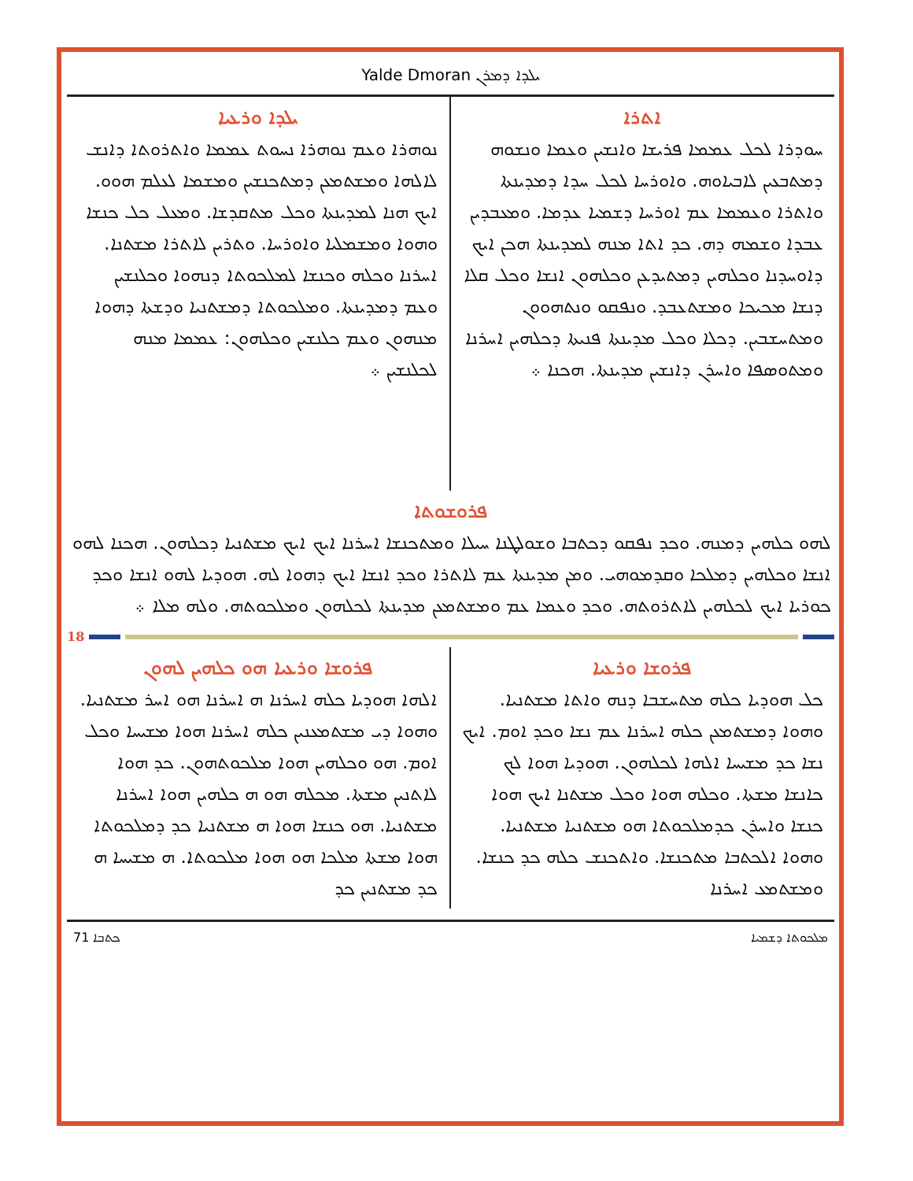Yalde Dmoran ܝܠܕܐ ܕܡܪܢ
ܐܬܪܐ
ܚܘܕܪܐ ܠܟܠ ܥܡܡܐ ܦܪܝܫܐ ܘܐܢܫܝܢ ܘܥܡܐ ܘܢܫܘܗ ܕܡܬܒܥܝܢ ܠܐܒܝܐܘܗ. ܘܐܘܪܚܐ ܠܟܠ ܚܕܐ ܕܡܕܝܢܬܐ ܘܐܬܪܐ ܘܥܡܡܐ ܥܡ ܐܘܪܚܐ ܕܫܡܝܐ ܥܕܡܐ. ܘܡܥܒܕܝܢ ܥܒܕܐ ܘܫܡܗ ܕܗ. ܟܕ ܐܬܐ ܡܢܗ ܠܡܕܝܢܬܐ ܗܟܢ ܐܝܟ ܕܐܘܚܕܢܐ ܘܟܠܗܝܢ ܕܡܬܝܕܥܢ ܘܟܠܗܘܢ ܐܢܫܐ ܘܟܠ ܩܠܐ ܕܢܫܐ ܡܟܝܟܐ ܘܡܫܬܥܒܕ. ܘܢܦܩܘ ܘܢܬܗܘܘܢ ܘܡܬܚܫܒܝܢ. ܕܟܠܐ ܘܟܠ ܡܕܝܢܬܐ ܦܢܝܬܐ ܕܟܠܗܝܢ ܐܚܪܢܐ ܘܡܬܘܣܦܐ ܘܐܚܪܢ ܕܐܢܫܝܢ ܡܕܝܢܬܐ. ܗܟܢܐ ܀
ܝܠܕܐ ܘܪܥܝܐ
ܢܘܗܪܐ ܘܥܡ ܢܘܗܪܐ ܢܚܘܬ ܥܡܡܐ ܘܐܬܪܘܬܐ ܕܐܢܫ ܠܐܠܗܐ ܘܡܫܬܡܥܢ ܕܡܬܟܢܫܝܢ ܘܡܫܡܐ ܠܥܠܡ ܗܘܘ. ܐܝܟ ܗܢܐ ܠܡܕܝܢܬܐ ܘܟܠ ܡܬܩܕܫܐ. ܘܡܥܠ ܟܠ ܟܢܫܐ ܘܗܘܐ ܘܡܫܡܠܝܐ ܘܐܘܪܚܐ. ܘܬܪܝܢ ܠܐܬܪܐ ܡܫܬܢܐ. ܐܚܪܢܐ ܘܟܠܗ ܘܟܢܫܐ ܠܡܠܟܘܬܐ ܕܢܗܘܐ ܘܟܠܢܫܝܢ ܘܥܡ ܕܡܕܝܢܬܐ. ܘܡܠܟܘܬܐ ܕܡܫܬܢܝܐ ܘܕܫܬܐ ܕܗܘܐ ܡܢܗܘܢ ܘܥܡ ܟܠܢܫܝܢ ܘܟܠܗܘܢ: ܥܡܡܐ ܡܢܗ ܠܟܠܢܫܝܢ ܀
ܦܪܘܫܘܬܐ
ܠܗܘ ܟܠܗܝܢ ܕܡܢܗ. ܘܟܕ ܢܦܩܘ ܕܟܬܒܐ ܘܫܘܠܛܢܐ ܚܝܠܐ ܘܡܬܟܢܫܐ ܐܚܪܢܐ ܐܝܟ ܐܝܟ ܡܫܬܢܝܐ ܕܟܠܗܘܢ. ܗܟܢܐ ܠܗܘ ܐܢܫܐ ܘܟܠܗܝܢ ܕܡܠܟܐ ܘܩܕܡܘܗܝ. ܘܡܢ ܡܕܝܢܬܐ ܥܡ ܠܐܬܪܐ ܘܟܕ ܐܢܫܐ ܐܝܟ ܕܗܘܐ ܠܗ. ܗܘܕܝܐ ܠܗܘ ܐܢܫܐ ܘܟܕ ܟܘܪܝܐ ܐܝܟ ܠܟܠܗܝܢ ܠܐܬܪܘܬܗ. ܘܟܕ ܘܥܡܐ ܥܡ ܘܡܫܬܡܥܢ ܡܕܝܢܬܐ ܠܟܠܗܘܢ ܘܡܠܟܘܬܗ. ܘܠܗ ܡܠܐ ܀
18
ܦܪܘܫܐ ܘܪܥܝܐ
ܟܠ ܗܘܕܝܐ ܟܠܗ ܡܬܚܫܒܐ ܕܢܗ ܘܐܬܐ ܡܫܬܢܝܐ. ܘܗܘܐ ܕܡܫܬܡܥܢ ܟܠܗ ܐܚܪܢܐ ܥܡ ܢܫܐ ܘܟܕ ܐܘܡ. ܐܝܟ ܢܫܐ ܟܕ ܡܫܝܚܐ ܐܠܗܐ ܠܟܠܗܘܢ. ܗܘܕܝܐ ܗܘܐ ܠܟ ܟܐܢܫܐ ܡܫܬܐ. ܘܟܠܗ ܗܘܐ ܘܟܠ ܡܫܬܢܐ ܐܝܟ ܗܘܐ ܟܢܫܐ ܘܐܚܪܢ ܟܕܡܠܟܘܬܐ ܗܘ ܡܫܬܢܝܐ ܡܫܬܢܝܐ. ܘܗܘܐ ܐܠܟܬܒܐ ܡܬܟܢܫܐ. ܘܐܬܟܢܫ ܟܠܗ ܟܕ ܟܢܫܐ. ܘܡܫܬܡܥ ܐܚܪܢܐ
ܦܪܘܫܐ ܘܪܥܝܐ ܗܘ ܟܠܗܝܢ ܠܗܘܢ
ܐܠܗܐ ܗܘܕܝܐ ܟܠܗ ܐܚܪܢܐ ܗ ܐܚܪܢܐ ܗܘ ܐܚܪ ܡܫܬܢܝܐ. ܘܗܘܐ ܕܝ ܡܫܬܡܥܢܝܢ ܟܠܗ ܐܚܪܢܐ ܗܘܐ ܡܫܝܚܐ ܘܟܠ ܐܘܡ. ܗܘ ܘܟܠܗܝܢ ܗܘܐ ܡܠܟܘܬܗܘܢ. ܟܕ ܗܘܐ ܠܐܬܢܝܢ ܡܫܬܐ. ܡܟܠܗ ܗܘ ܗ ܟܠܗܝܢ ܗܘܐ ܐܚܪܢܐ ܡܫܬܢܝܐ. ܗܘ ܟܢܫܐ ܗܘܐ ܗ ܡܫܬܢܝܐ ܟܕ ܕܡܠܟܘܬܐ ܗܘܐ ܡܫܬܐ ܡܠܟܐ ܗܘ ܗܘܐ ܡܠܟܘܬܐ. ܗ ܡܫܝܚܐ ܗ ܟܕ ܡܫܬܢܝܢ ܟܕ
71 ܟܬܒܐ ܡܠܟܘܬܐ ܕܫܡܝܐ